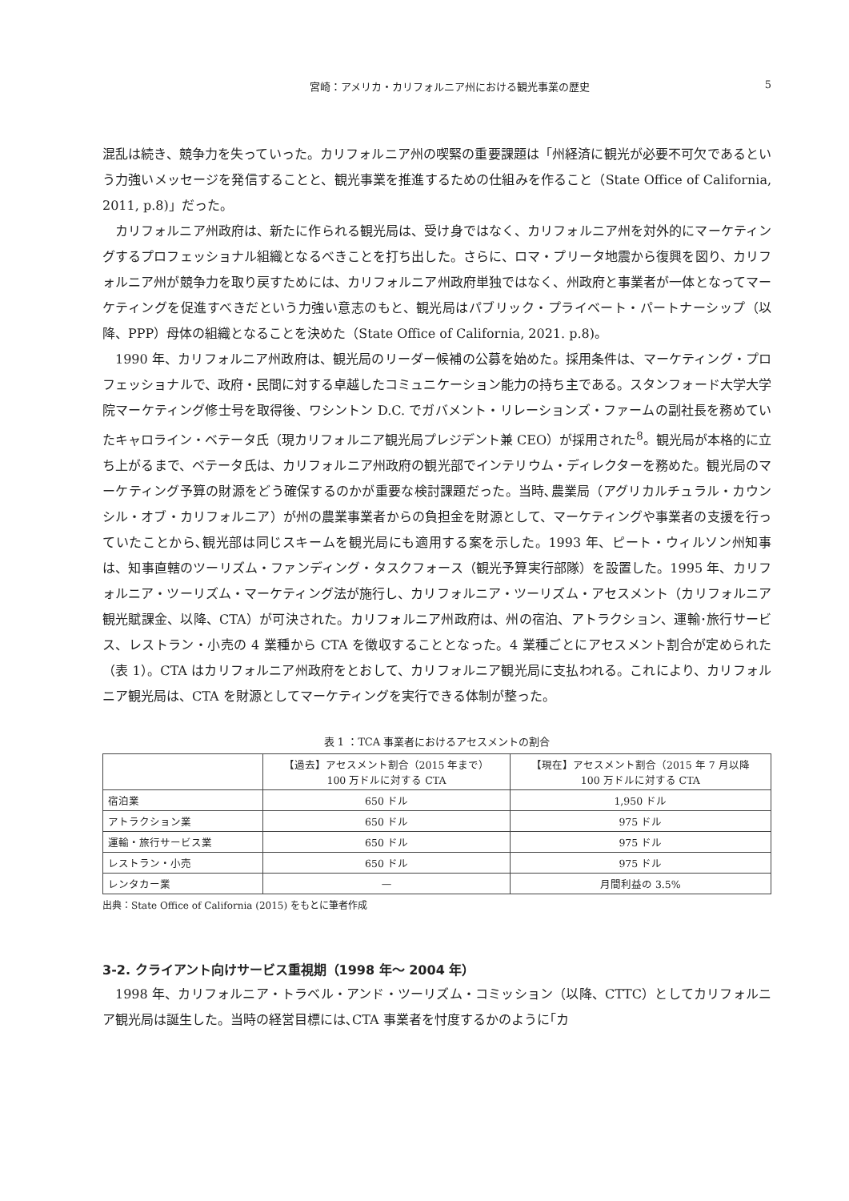宮崎：アメリカ・カリフォルニア州における観光事業の歴史 5
混乱は続き、競争力を失っていった。カリフォルニア州の喫緊の重要課題は「州経済に観光が必要不可欠であるという力強いメッセージを発信することと、観光事業を推進するための仕組みを作ること（State Office of California, 2011, p.8)」だった。
カリフォルニア州政府は、新たに作られる観光局は、受け身ではなく、カリフォルニア州を対外的にマーケティングするプロフェッショナル組織となるべきことを打ち出した。さらに、ロマ・プリータ地震から復興を図り、カリフォルニア州が競争力を取り戻すためには、カリフォルニア州政府単独ではなく、州政府と事業者が一体となってマーケティングを促進すべきだという力強い意志のもと、観光局はパブリック・プライベート・パートナーシップ（以降、PPP）母体の組織となることを決めた（State Office of California, 2021. p.8)。
1990 年、カリフォルニア州政府は、観光局のリーダー候補の公募を始めた。採用条件は、マーケティング・プロフェッショナルで、政府・民間に対する卓越したコミュニケーション能力の持ち主である。スタンフォード大学大学院マーケティング修士号を取得後、ワシントン D.C. でガバメント・リレーションズ・ファームの副社長を務めていたキャロライン・ベテータ氏（現カリフォルニア観光局プレジデント兼 CEO）が採用された<sup>8</sup>。観光局が本格的に立ち上がるまで、ベテータ氏は、カリフォルニア州政府の観光部でインテリウム・ディレクターを務めた。観光局のマーケティング予算の財源をどう確保するのかが重要な検討課題だった。当時､農業局（アグリカルチュラル・カウンシル・オブ・カリフォルニア）が州の農業事業者からの負担金を財源として、マーケティングや事業者の支援を行っていたことから､観光部は同じスキームを観光局にも適用する案を示した。1993 年、ピート・ウィルソン州知事は、知事直轄のツーリズム・ファンディング・タスクフォース（観光予算実行部隊）を設置した。1995 年、カリフォルニア・ツーリズム・マーケティング法が施行し、カリフォルニア・ツーリズム・アセスメント（カリフォルニア観光賦課金、以降、CTA）が可決された。カリフォルニア州政府は、州の宿泊、アトラクション、運輸･旅行サービス、レストラン・小売の 4 業種から CTA を徴収することとなった。4 業種ごとにアセスメント割合が定められた（表 1）。CTA はカリフォルニア州政府をとおして、カリフォルニア観光局に支払われる。これにより、カリフォルニア観光局は、CTA を財源としてマーケティングを実行できる体制が整った。
表 1 ：TCA 事業者におけるアセスメントの割合
| | 【過去】アセスメント割合（2015 年まで） 100 万ドルに対する CTA | 【現在】アセスメント割合（2015 年 7 月以降 100 万ドルに対する CTA |
| --- | --- | --- |
| 宿泊業 | 650 ドル | 1,950 ドル |
| アトラクション業 | 650 ドル | 975 ドル |
| 運輸・旅行サービス業 | 650 ドル | 975 ドル |
| レストラン・小売 | 650 ドル | 975 ドル |
| レンタカー業 | — | 月間利益の 3.5% |
出典：State Office of California (2015) をもとに筆者作成
3-2. クライアント向けサービス重視期（1998 年～ 2004 年）
1998 年、カリフォルニア・トラベル・アンド・ツーリズム・コミッション（以降、CTTC）としてカリフォルニア観光局は誕生した。当時の経営目標には､CTA 事業者を忖度するかのように｢カ